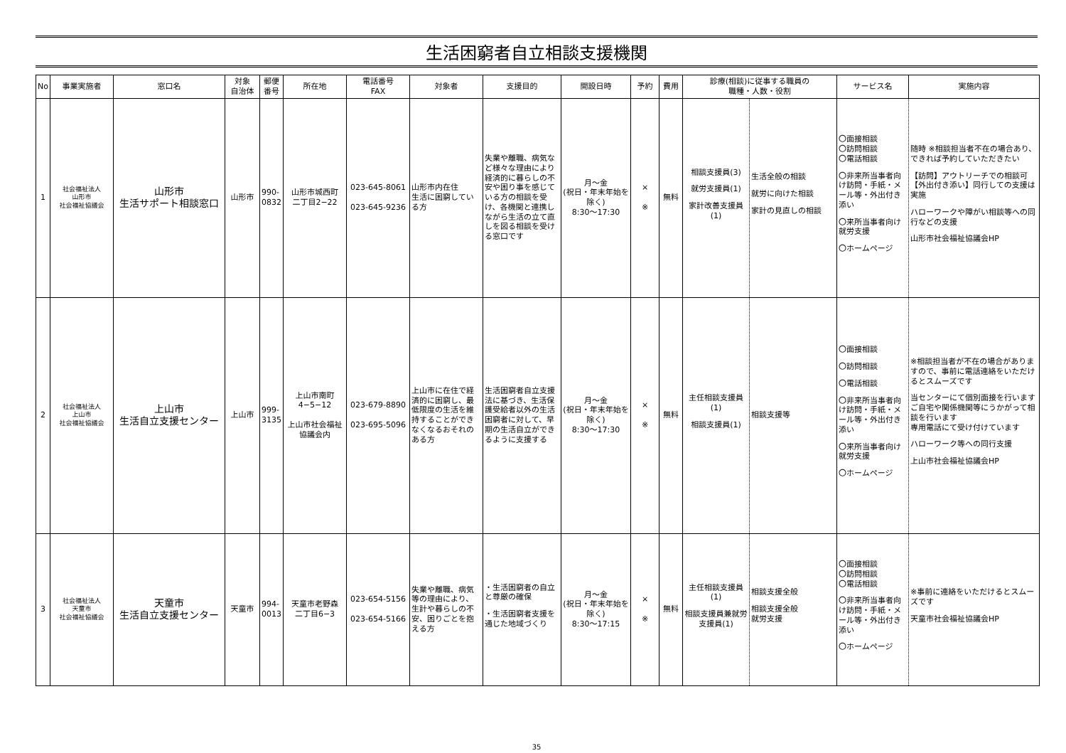生活困窮者自立相談支援機関
| No | 事業実施者 | 窓口名 | 対象 自治体 | 郵便 番号 | 所在地 | 電話番号 FAX | 対象者 | 支援目的 | 開設日時 | 予約 | 費用 | 診療(相談)に従事する職員の 職種・人数・役割 | | サービス名 | 実施内容 |
| --- | --- | --- | --- | --- | --- | --- | --- | --- | --- | --- | --- | --- | --- | --- | --- |
| 1 | 社会福祉法人 山形市 社会福祉協議会 | 山形市 生活サポート相談窓口 | 山形市 | 990- 0832 | 山形市城西町 二丁目2−22 | 023-645-8061 023-645-9236 | 山形市内在住 生活に困窮している方 | 失業や離職、病気など様々な理由により経済的に暮らしの不安や困り事を感じている方の相談を受け、各機関と連携しながら生活の立て直しを図る相談を受ける窓口です | 月～金 (祝日・年末年始を除く) 8:30～17:30 | × ※ | 無料 | 相談支援員(3) 就労支援員(1) 家計改善支援員(1) | 生活全般の相談 就労に向けた相談 家計の見直しの相談 | 〇面接相談 〇訪問相談 〇電話相談 〇非来所当事者向け訪問・手紙・メール等・外出付き添い 〇来所当事者向け就労支援 〇ホームページ | 随時 ※相談担当者不在の場合あり、できれば予約していただきたい 【訪問】アウトリーチでの相談可 【外出付き添い】同行しての支援は実施 ハローワークや障がい相談等への同行などの支援 山形市社会福祉協議会HP |
| 2 | 社会福祉法人 上山市 社会福祉協議会 | 上山市 生活自立支援センター | 上山市 | 999- 3135 | 上山市南町 4−5−12 上山市社会福祉協議会内 | 023-679-8890 023-695-5096 | 上山市に在住で経済的に困窮し、最低限度の生活を維持することができなくなるおそれのある方 | 生活困窮者自立支援法に基づき、生活保護受給者以外の生活困窮者に対して、早期の生活自立ができるように支援する | 月～金 (祝日・年末年始を除く) 8:30～17:30 | × ※ | 無料 | 主任相談支援員(1) 相談支援員(1) | 相談支援等 | 〇面接相談 〇訪問相談 〇電話相談 〇非来所当事者向け訪問・手紙・メール等・外出付き添い 〇来所当事者向け就労支援 〇ホームページ | ※相談担当者が不在の場合がありますので、事前に電話連絡をいただけるとスムーズです 当センターにて個別面接を行います ご自宅や関係機関等にうかがって相談を行います 専用電話にて受け付けています ハローワーク等への同行支援 上山市社会福祉協議会HP |
| 3 | 社会福祉法人 天童市 社会福祉協議会 | 天童市 生活自立支援センター | 天童市 | 994- 0013 | 天童市老野森 二丁目6−3 | 023-654-5156 023-654-5166 | 失業や離職、病気等の理由により、生計や暮らしの不安、困りごとを抱える方 | ・生活困窮者の自立と尊厳の確保 ・生活困窮者支援を通じた地域づくり | 月～金 (祝日・年末年始を除く) 8:30～17:15 | × ※ | 無料 | 主任相談支援員(1) 相談支援員兼就労支援員(1) | 相談支援全般 相談支援全般 就労支援 | 〇面接相談 〇訪問相談 〇電話相談 〇非来所当事者向け訪問・手紙・メール等・外出付き添い 〇ホームページ | ※事前に連絡をいただけるとスムーズです 天童市社会福祉協議会HP |
35